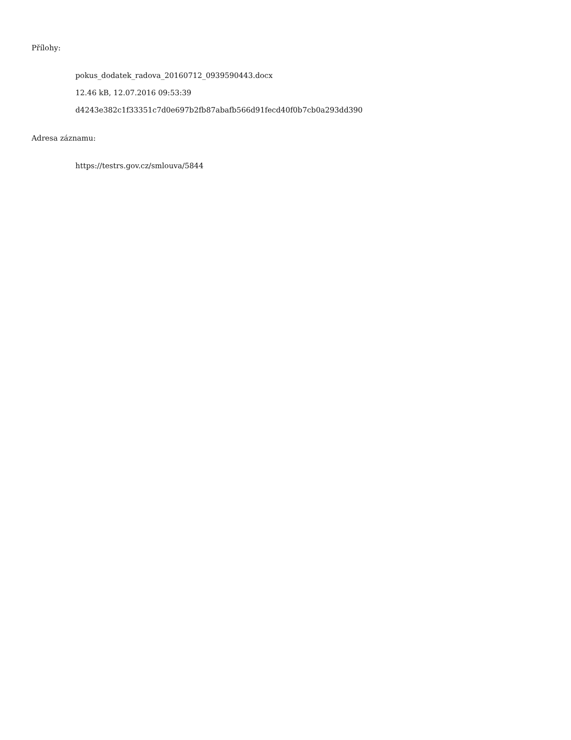Přílohy:
pokus_dodatek_radova_20160712_0939590443.docx
12.46 kB, 12.07.2016 09:53:39
d4243e382c1f33351c7d0e697b2fb87abafb566d91fecd40f0b7cb0a293dd390
Adresa záznamu:
https://testrs.gov.cz/smlouva/5844